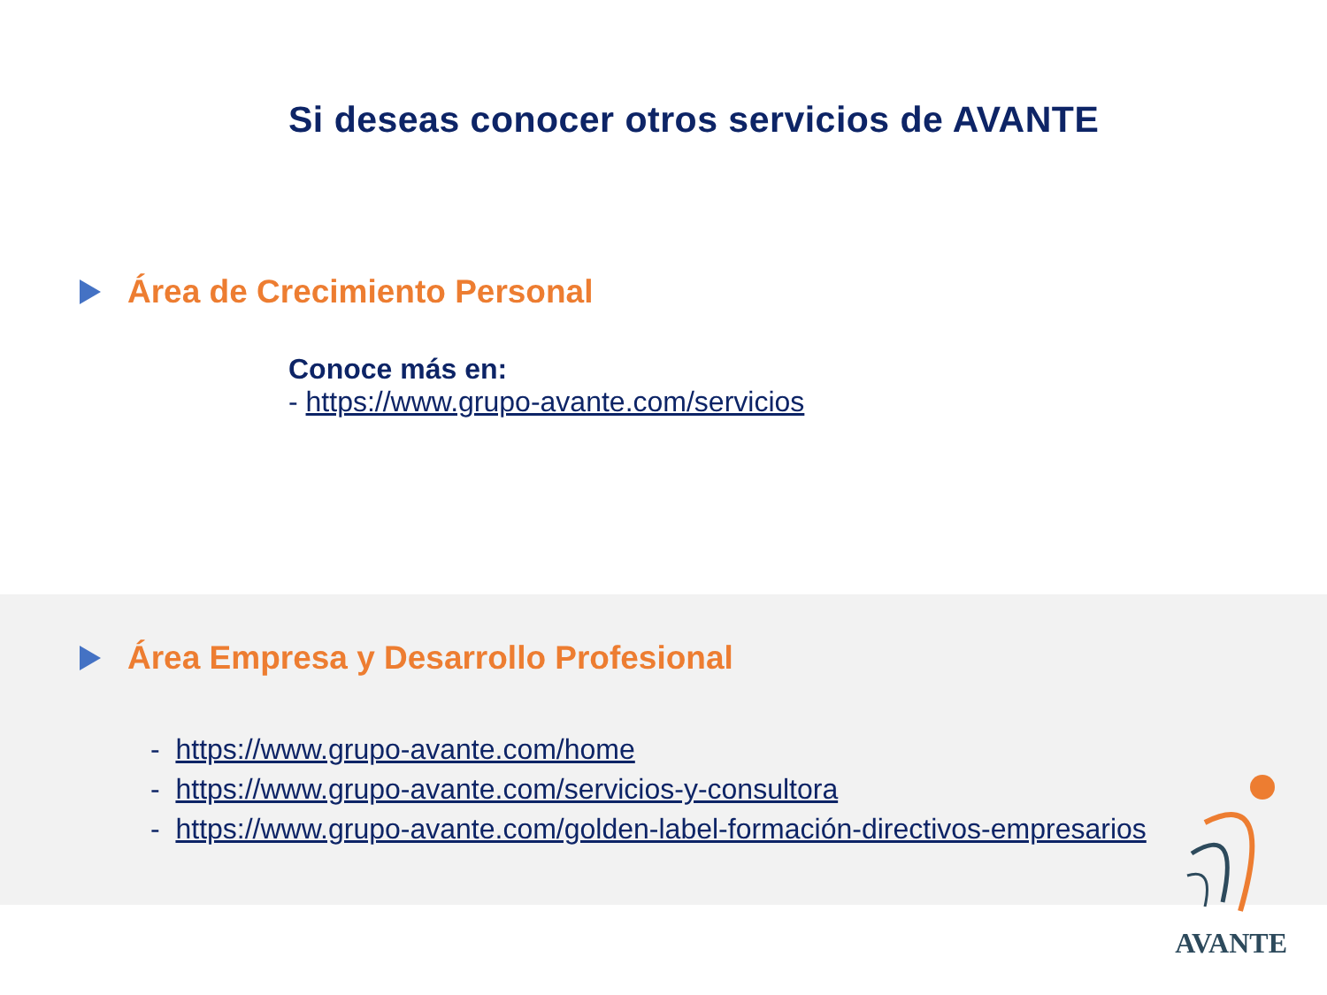Si deseas conocer otros servicios de AVANTE
Área de Crecimiento Personal
Conoce más en:
- https://www.grupo-avante.com/servicios
Área Empresa y Desarrollo Profesional
- https://www.grupo-avante.com/home
- https://www.grupo-avante.com/servicios-y-consultora
- https://www.grupo-avante.com/golden-label-formación-directivos-empresarios
AVANTE